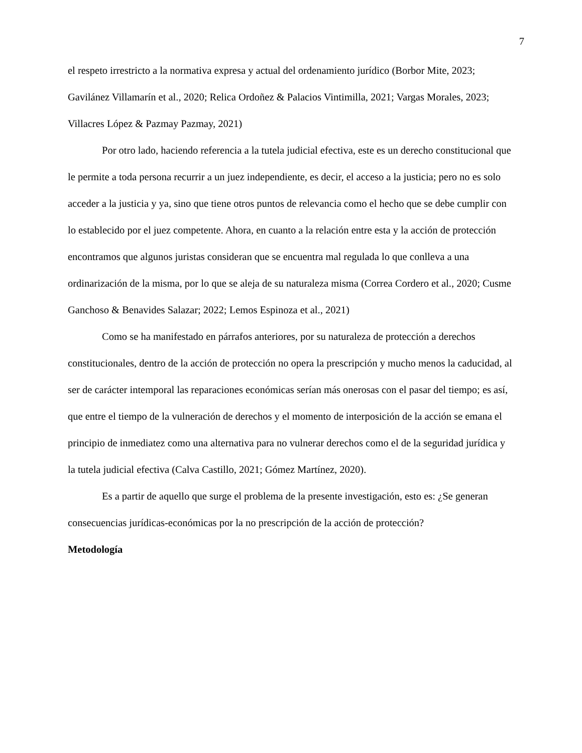7
el respeto irrestricto a la normativa expresa y actual del ordenamiento jurídico (Borbor Mite, 2023; Gavilánez Villamarín et al., 2020; Relica Ordoñez & Palacios Vintimilla, 2021; Vargas Morales, 2023; Villacres López & Pazmay Pazmay, 2021)
Por otro lado, haciendo referencia a la tutela judicial efectiva, este es un derecho constitucional que le permite a toda persona recurrir a un juez independiente, es decir, el acceso a la justicia; pero no es solo acceder a la justicia y ya, sino que tiene otros puntos de relevancia como el hecho que se debe cumplir con lo establecido por el juez competente. Ahora, en cuanto a la relación entre esta y la acción de protección encontramos que algunos juristas consideran que se encuentra mal regulada lo que conlleva a una ordinarización de la misma, por lo que se aleja de su naturaleza misma (Correa Cordero et al., 2020; Cusme Ganchoso & Benavides Salazar; 2022; Lemos Espinoza et al., 2021)
Como se ha manifestado en párrafos anteriores, por su naturaleza de protección a derechos constitucionales, dentro de la acción de protección no opera la prescripción y mucho menos la caducidad, al ser de carácter intemporal las reparaciones económicas serían más onerosas con el pasar del tiempo; es así, que entre el tiempo de la vulneración de derechos y el momento de interposición de la acción se emana el principio de inmediatez como una alternativa para no vulnerar derechos como el de la seguridad jurídica y la tutela judicial efectiva (Calva Castillo, 2021; Gómez Martínez, 2020).
Es a partir de aquello que surge el problema de la presente investigación, esto es: ¿Se generan consecuencias jurídicas-económicas por la no prescripción de la acción de protección?
Metodología